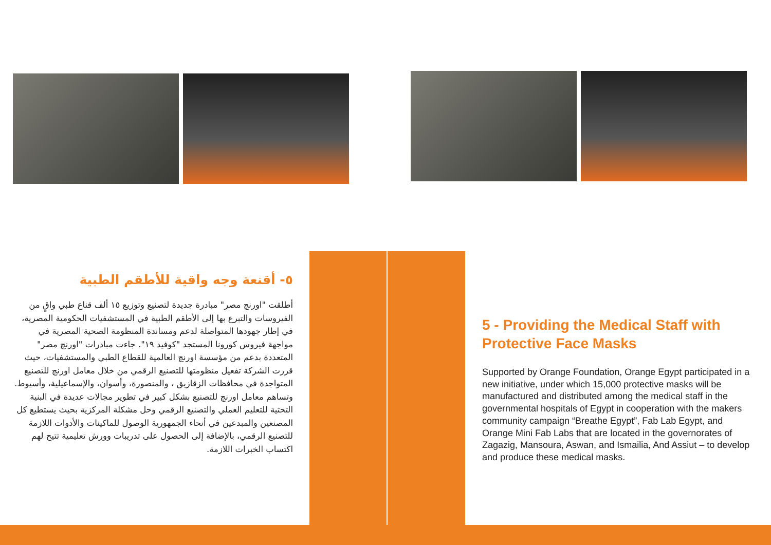٥- أقنعة وجه واقية للأطقم الطبية
أطلقت "اورنچ مصر" مبادرة جديدة لتصنيع وتوزيع ١٥ ألف قناع طبي واقٍ من الفيروسات والتبرع بها إلى الأطقم الطبية في المستشفيات الحكومية المصرية، في إطار جهودها المتواصلة لدعم ومساندة المنظومة الصحية المصرية في مواجهة فيروس كورونا المستجد "كوفيد ١٩". جاءت مبادرات "اورنچ مصر" المتعددة بدعم من مؤسسة اورنچ العالمية للقطاع الطبي والمستشفيات، حيث قررت الشركة تفعيل منظومتها للتصنيع الرقمي من خلال معامل اورنچ للتصنيع المتواجدة في محافظات الزقازيق ، والمنصورة، وأسوان، والإسماعيلية، وأسيوط.
وتساهم معامل اورنچ للتصنيع بشكل كبير في تطوير مجالات عديدة في البنية التحتية للتعليم العملي والتصنيع الرقمي وحل مشكلة المركزية بحيث يستطيع كل المصنعين والمبدعين في أنحاء الجمهورية الوصول للماكينات والأدوات اللازمة للتصنيع الرقمي، بالإضافة إلى الحصول على تدريبات وورش تعليمية تتيح لهم اكتساب الخبرات اللازمة.
5 - Providing the Medical Staff with Protective Face Masks
Supported by Orange Foundation, Orange Egypt participated in a new initiative, under which 15,000 protective masks will be manufactured and distributed among the medical staff in the governmental hospitals of Egypt in cooperation with the makers community campaign “Breathe Egypt”, Fab Lab Egypt, and Orange Mini Fab Labs that are located in the governorates of Zagazig, Mansoura, Aswan, and Ismailia, And Assiut – to develop and produce these medical masks.